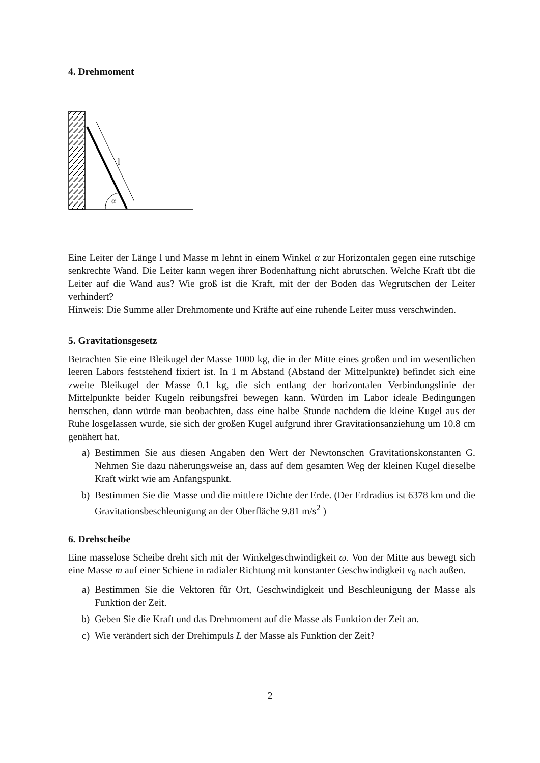4. Drehmoment
α
l
Eine Leiter der Länge l und Masse m lehnt in einem Winkel α zur Horizontalen gegen eine rutschige senkrechte Wand. Die Leiter kann wegen ihrer Bodenhaftung nicht abrutschen. Welche Kraft übt die Leiter auf die Wand aus? Wie groß ist die Kraft, mit der der Boden das Wegrutschen der Leiter verhindert?
Hinweis: Die Summe aller Drehmomente und Kräfte auf eine ruhende Leiter muss verschwinden.
5. Gravitationsgesetz
Betrachten Sie eine Bleikugel der Masse 1000 kg, die in der Mitte eines großen und im wesentlichen leeren Labors feststehend fixiert ist. In 1 m Abstand (Abstand der Mittelpunkte) befindet sich eine zweite Bleikugel der Masse 0.1 kg, die sich entlang der horizontalen Verbindungslinie der Mittelpunkte beider Kugeln reibungsfrei bewegen kann. Würden im Labor ideale Bedingungen herrschen, dann würde man beobachten, dass eine halbe Stunde nachdem die kleine Kugel aus der Ruhe losgelassen wurde, sie sich der großen Kugel aufgrund ihrer Gravitationsanziehung um 10.8 cm genähert hat.
a) Bestimmen Sie aus diesen Angaben den Wert der Newtonschen Gravitationskonstanten G. Nehmen Sie dazu näherungsweise an, dass auf dem gesamten Weg der kleinen Kugel dieselbe Kraft wirkt wie am Anfangspunkt.
b) Bestimmen Sie die Masse und die mittlere Dichte der Erde. (Der Erdradius ist 6378 km und die Gravitationsbeschleunigung an der Oberfläche 9.81 m/s<sup>2</sup> )
6. Drehscheibe
Eine masselose Scheibe dreht sich mit der Winkelgeschwindigkeit ω. Von der Mitte aus bewegt sich eine Masse m auf einer Schiene in radialer Richtung mit konstanter Geschwindigkeit v<sub>0</sub> nach außen.
a) Bestimmen Sie die Vektoren für Ort, Geschwindigkeit und Beschleunigung der Masse als Funktion der Zeit.
b) Geben Sie die Kraft und das Drehmoment auf die Masse als Funktion der Zeit an.
c) Wie verändert sich der Drehimpuls L der Masse als Funktion der Zeit?
2